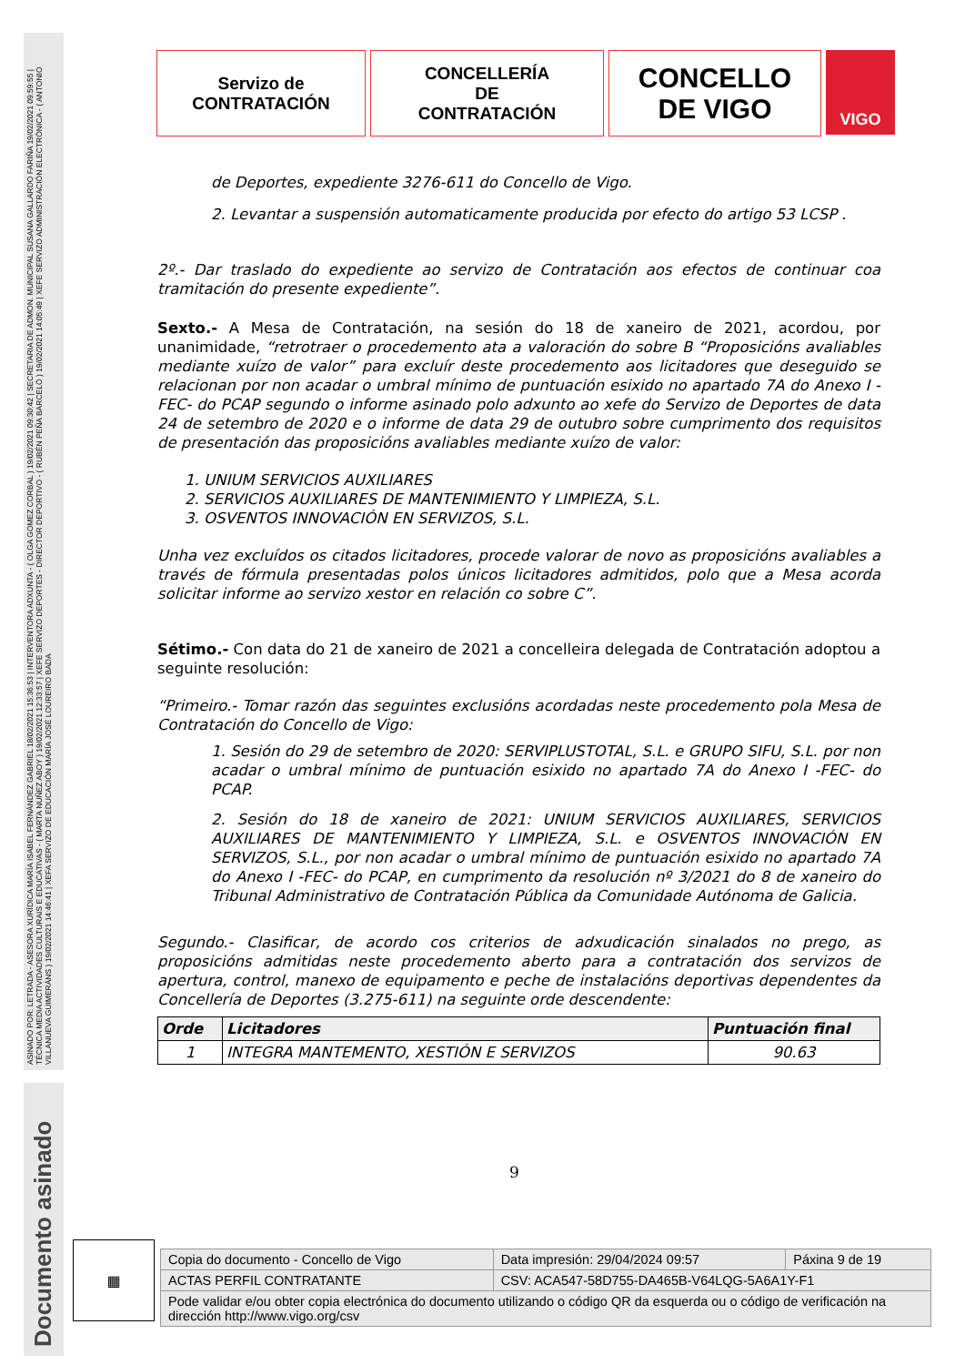ASINADO POR: LETRADA - ASESORA XURÍDICA MARÍA ISABEL FERNÁNDEZ GABRIEL 18/02/2021 15:36:53 | INTERVENTORA ADXUNTA - ( OLGA GOMEZ CORBAL ) 19/02/2021 09:30:42 | SECRETARIA DE ADMON. MUNICIPAL SUSANA GALLARDO FARIÑA 19/02/2021 09:59:55 | TÉCNICA MEDIA ACTIVIDADES CULTURAIS E EDUCATIVAS - ( MARTA NUÑEZ ABOY ) 19/02/2021 12:33:57 | XEFE SERVIZO DEPORTES - DIRECTOR DEPORTIVO - ( RUBÉN PEÑA BARCELÓ ) 19/02/2021 14:05:49 | XEFE SERVIZO ADMINISTRACIÓN ELECTRÓNICA - ( ANTONIO VILLANUEVA GUIMERÁNS ) 19/02/2021 14:46:41 | XEFA SERVIZO DE EDUCACIÓN MARÍA JOSÉ LOUREIRO BADA
Documento asinado
Servizo de
CONTRATACIÓN
CONCELLERÍA
DE
CONTRATACIÓN
CONCELLO
DE VIGO
VIGO
de Deportes, expediente 3276-611 do Concello de Vigo.
2. Levantar a suspensión automaticamente producida por efecto do artigo 53 LCSP .
2º.- Dar traslado do expediente ao servizo de Contratación aos efectos de continuar coa tramitación do presente expediente”.
Sexto.- A Mesa de Contratación, na sesión do 18 de xaneiro de 2021, acordou, por unanimidade, “retrotraer o procedemento ata a valoración do sobre B “Proposicións avaliables mediante xuízo de valor” para excluír deste procedemento aos licitadores que deseguido se relacionan por non acadar o umbral mínimo de puntuación esixido no apartado 7A do Anexo I -FEC- do PCAP segundo o informe asinado polo adxunto ao xefe do Servizo de Deportes de data 24 de setembro de 2020 e o informe de data 29 de outubro sobre cumprimento dos requisitos de presentación das proposicións avaliables mediante xuízo de valor:
1. UNIUM SERVICIOS AUXILIARES
2. SERVICIOS AUXILIARES DE MANTENIMIENTO Y LIMPIEZA, S.L.
3. OSVENTOS INNOVACIÓN EN SERVIZOS, S.L.
Unha vez excluídos os citados licitadores, procede valorar de novo as proposicións avaliables a través de fórmula presentadas polos únicos licitadores admitidos, polo que a Mesa acorda solicitar informe ao servizo xestor en relación co sobre C”.
Sétimo.- Con data do 21 de xaneiro de 2021 a concelleira delegada de Contratación adoptou a seguinte resolución:
“Primeiro.- Tomar razón das seguintes exclusións acordadas neste procedemento pola Mesa de Contratación do Concello de Vigo:
1. Sesión do 29 de setembro de 2020: SERVIPLUSTOTAL, S.L. e GRUPO SIFU, S.L. por non acadar o umbral mínimo de puntuación esixido no apartado 7A do Anexo I -FEC- do PCAP.
2. Sesión do 18 de xaneiro de 2021: UNIUM SERVICIOS AUXILIARES, SERVICIOS AUXILIARES DE MANTENIMIENTO Y LIMPIEZA, S.L. e OSVENTOS INNOVACIÓN EN SERVIZOS, S.L., por non acadar o umbral mínimo de puntuación esixido no apartado 7A do Anexo I -FEC- do PCAP, en cumprimento da resolución nº 3/2021 do 8 de xaneiro do Tribunal Administrativo de Contratación Pública da Comunidade Autónoma de Galicia.
Segundo.- Clasificar, de acordo cos criterios de adxudicación sinalados no prego, as proposicións admitidas neste procedemento aberto para a contratación dos servizos de apertura, control, manexo de equipamento e peche de instalacións deportivas dependentes da Concellería de Deportes (3.275-611) na seguinte orde descendente:
| Orde | Licitadores | Puntuación final |
| --- | --- | --- |
| 1 | INTEGRA MANTEMENTO, XESTIÓN E SERVIZOS | 90.63 |
9
▦
| Copia do documento - Concello de Vigo | Data impresión: 29/04/2024 09:57 | Páxina 9 de 19 |
| ACTAS PERFIL CONTRATANTE | CSV: ACA547-58D755-DA465B-V64LQG-5A6A1Y-F1 | |
| Pode validar e/ou obter copia electrónica do documento utilizando o código QR da esquerda ou o código de verificación na dirección http://www.vigo.org/csv | | |